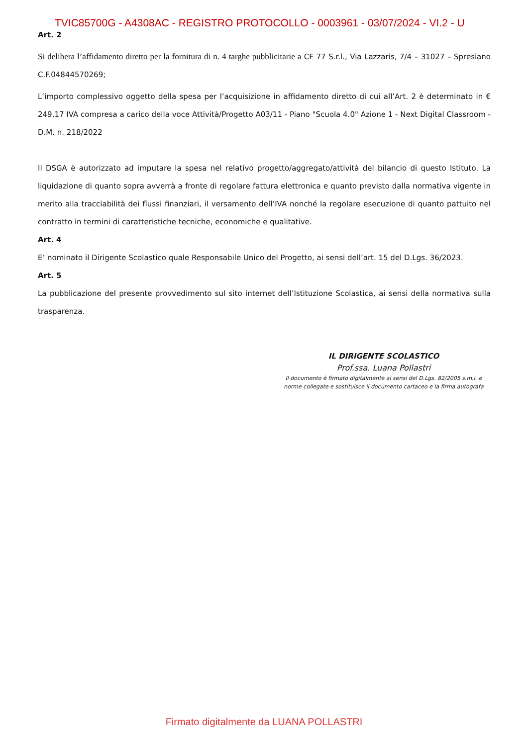TVIC85700G - A4308AC - REGISTRO PROTOCOLLO - 0003961 - 03/07/2024 - VI.2 - U
Art. 2
Si delibera l’affidamento diretto per la fornitura di n. 4 targhe pubblicitarie a CF 77 S.r.l., Via Lazzaris, 7/4 – 31027 – Spresiano C.F.04844570269;
L’importo complessivo oggetto della spesa per l’acquisizione in affidamento diretto di cui all’Art. 2 è determinato in € 249,17 IVA compresa a carico della voce Attività/Progetto A03/11 - Piano "Scuola 4.0" Azione 1 - Next Digital Classroom - D.M. n. 218/2022
Il DSGA è autorizzato ad imputare la spesa nel relativo progetto/aggregato/attività del bilancio di questo Istituto. La liquidazione di quanto sopra avverrà a fronte di regolare fattura elettronica e quanto previsto dalla normativa vigente in merito alla tracciabilità dei flussi finanziari, il versamento dell’IVA nonché la regolare esecuzione di quanto pattuito nel contratto in termini di caratteristiche tecniche, economiche e qualitative.
Art. 4
E’ nominato il Dirigente Scolastico quale Responsabile Unico del Progetto, ai sensi dell’art. 15 del D.Lgs. 36/2023.
Art. 5
La pubblicazione del presente provvedimento sul sito internet dell’Istituzione Scolastica, ai sensi della normativa sulla trasparenza.
IL DIRIGENTE SCOLASTICO
Prof.ssa. Luana Pollastri
Il documento è firmato digitalmente ai sensi del D.Lgs. 82/2005 s.m.i. e
norme collegate e sostituisce il documento cartaceo e la firma autografa
Firmato digitalmente da LUANA POLLASTRI